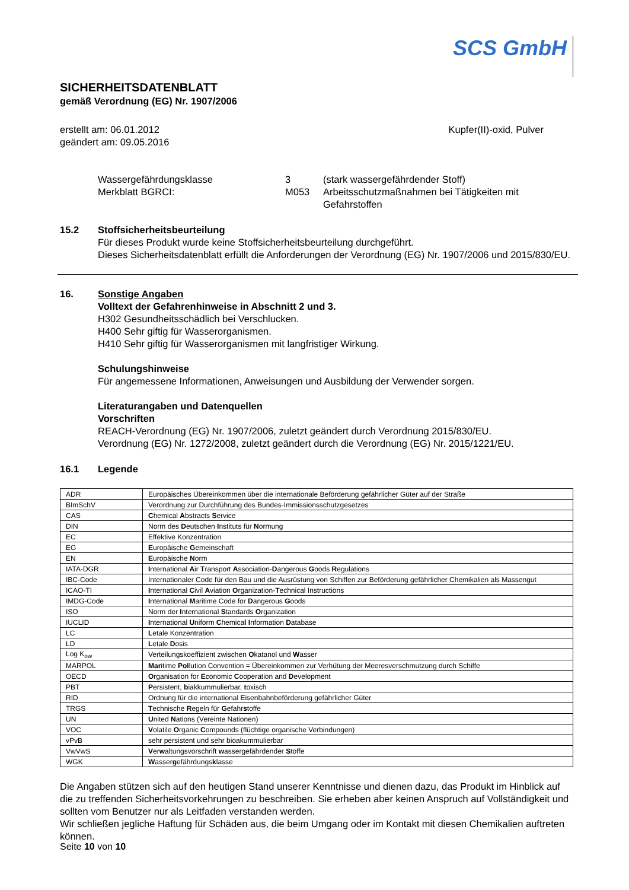SCS GmbH
SICHERHEITSDATENBLATT
gemäß Verordnung (EG) Nr. 1907/2006
erstellt am: 06.01.2012
geändert am: 09.05.2016
Kupfer(II)-oxid, Pulver
Wassergefährdungsklasse 3 (stark wassergefährdender Stoff)
Merkblatt BGRCI: M053 Arbeitsschutzmaßnahmen bei Tätigkeiten mit
Gefahrstoffen
15.2 Stoffsicherheitsbeurteilung
Für dieses Produkt wurde keine Stoffsicherheitsbeurteilung durchgeführt.
Dieses Sicherheitsdatenblatt erfüllt die Anforderungen der Verordnung (EG) Nr. 1907/2006 und 2015/830/EU.
16. Sonstige Angaben
Volltext der Gefahrenhinweise in Abschnitt 2 und 3.
H302 Gesundheitsschädlich bei Verschlucken.
H400 Sehr giftig für Wasserorganismen.
H410 Sehr giftig für Wasserorganismen mit langfristiger Wirkung.
Schulungshinweise
Für angemessene Informationen, Anweisungen und Ausbildung der Verwender sorgen.
Literaturangaben und Datenquellen
Vorschriften
REACH-Verordnung (EG) Nr. 1907/2006, zuletzt geändert durch Verordnung 2015/830/EU.
Verordnung (EG) Nr. 1272/2008, zuletzt geändert durch die Verordnung (EG) Nr. 2015/1221/EU.
16.1 Legende
| ADR | Europäisches Übereinkommen über die internationale Beförderung gefährlicher Güter auf der Straße |
| BImSchV | Verordnung zur Durchführung des Bundes-Immissionsschutzgesetzes |
| CAS | C hemical A bstracts S ervice |
| DIN | Norm des D eutschen I nstituts für N ormung |
| EC | Effektive Konzentration |
| EG | E uropäische G emeinschaft |
| EN | E uropäische N orm |
| IATA-DGR | I nternational A ir T ransport A ssociation- D angerous G oods R egulations |
| IBC-Code | Internationaler Code für den Bau und die Ausrüstung von Schiffen zur Beförderung gefährlicher Chemikalien als Massengut |
| ICAO-TI | I nternational C ivil A viation O rganization- T echnical Instructions |
| IMDG-Code | I nternational M aritime Code for D angerous G oods |
| ISO | Norm der I nternational S tandards O rganization |
| IUCLID | I nternational U niform C hemica l I nformation D atabase |
| LC | L etale Konzentration |
| LD | L etale D osis |
| Log K<sub>ow</sub> | Verteilungskoeffizient zwischen O katanol und W asser |
| MARPOL | Mar itime Pol lution Convention = Übereinkommen zur Verhütung der Meeresverschmutzung durch Schiffe |
| OECD | O rganisation for E conomic C ooperation and D evelopment |
| PBT | P ersistent, b iakkummulierbar, t oxisch |
| RID | Ordnung für die international Eisenbahnbeförderung gefährlicher Güter |
| TRGS | T echnische R egeln für G efahr s toffe |
| UN | U nited N ations (Vereinte Nationen) |
| VOC | V olatile O rganic C ompounds (flüchtige organische Verbindungen) |
| vPvB | sehr persistent und sehr bioakummulierbar |
| VwVwS | V er w altungsvorschrift w assergefährdender S toffe |
| WGK | W asser g efährdungs k lasse |
Die Angaben stützen sich auf den heutigen Stand unserer Kenntnisse und dienen dazu, das Produkt im Hinblick auf die zu treffenden Sicherheitsvorkehrungen zu beschreiben. Sie erheben aber keinen Anspruch auf Vollständigkeit und sollten vom Benutzer nur als Leitfaden verstanden werden.
Wir schließen jegliche Haftung für Schäden aus, die beim Umgang oder im Kontakt mit diesen Chemikalien auftreten können.
Seite 10 von 10